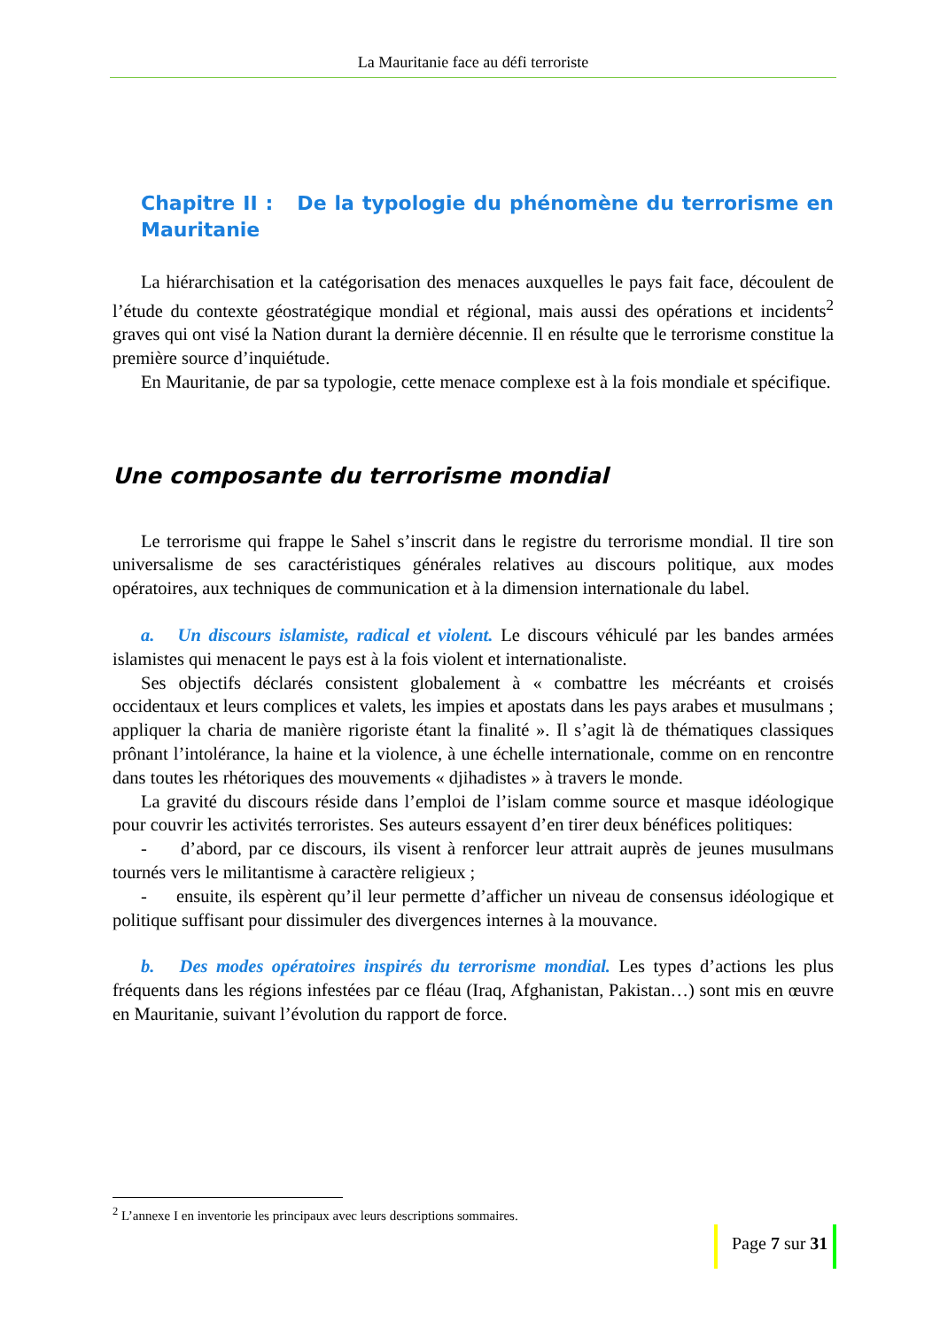La Mauritanie face au défi terroriste
Chapitre II : De la typologie du phénomène du terrorisme en Mauritanie
La hiérarchisation et la catégorisation des menaces auxquelles le pays fait face, découlent de l’étude du contexte géostratégique mondial et régional, mais aussi des opérations et incidents<sup>2</sup> graves qui ont visé la Nation durant la dernière décennie. Il en résulte que le terrorisme constitue la première source d’inquiétude.
En Mauritanie, de par sa typologie, cette menace complexe est à la fois mondiale et spécifique.
Une composante du terrorisme mondial
Le terrorisme qui frappe le Sahel s’inscrit dans le registre du terrorisme mondial. Il tire son universalisme de ses caractéristiques générales relatives au discours politique, aux modes opératoires, aux techniques de communication et à la dimension internationale du label.
a. Un discours islamiste, radical et violent. Le discours véhiculé par les bandes armées islamistes qui menacent le pays est à la fois violent et internationaliste.
Ses objectifs déclarés consistent globalement à « combattre les mécréants et croisés occidentaux et leurs complices et valets, les impies et apostats dans les pays arabes et musulmans ; appliquer la charia de manière rigoriste étant la finalité ». Il s’agit là de thématiques classiques prônant l’intolérance, la haine et la violence, à une échelle internationale, comme on en rencontre dans toutes les rhétoriques des mouvements « djihadistes » à travers le monde.
La gravité du discours réside dans l’emploi de l’islam comme source et masque idéologique pour couvrir les activités terroristes. Ses auteurs essayent d’en tirer deux bénéfices politiques:
- d’abord, par ce discours, ils visent à renforcer leur attrait auprès de jeunes musulmans tournés vers le militantisme à caractère religieux ;
- ensuite, ils espèrent qu’il leur permette d’afficher un niveau de consensus idéologique et politique suffisant pour dissimuler des divergences internes à la mouvance.
b. Des modes opératoires inspirés du terrorisme mondial. Les types d’actions les plus fréquents dans les régions infestées par ce fléau (Iraq, Afghanistan, Pakistan…) sont mis en œuvre en Mauritanie, suivant l’évolution du rapport de force.
<sup>2</sup> L’annexe I en inventorie les principaux avec leurs descriptions sommaires.
Page 7 sur 31